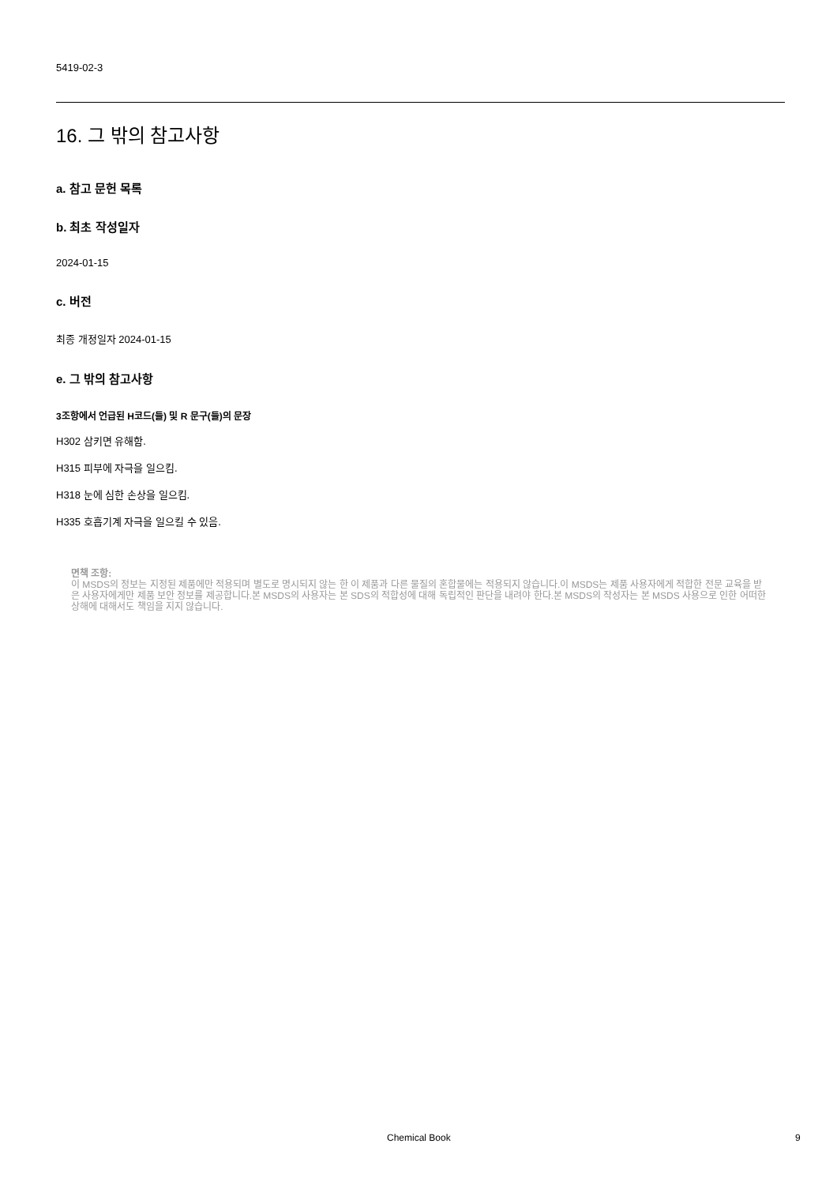5419-02-3
16. 그 밖의 참고사항
a. 참고 문헌 목록
b. 최초 작성일자
2024-01-15
c. 버전
최종 개정일자 2024-01-15
e. 그 밖의 참고사항
3조항에서 언급된 H코드(들) 및 R 문구(들)의 문장
H302 삼키면 유해함.
H315 피부에 자극을 일으킴.
H318 눈에 심한 손상을 일으킴.
H335 호흡기계 자극을 일으킬 수 있음.
면책 조항:
이 MSDS의 정보는 지정된 제품에만 적용되며 별도로 명시되지 않는 한 이 제품과 다른 물질의 혼합물에는 적용되지 않습니다.이 MSDS는 제품 사용자에게 적합한 전문 교육을 받은 사용자에게만 제품 보안 정보를 제공합니다.본 MSDS의 사용자는 본 SDS의 적합성에 대해 독립적인 판단을 내려야 한다.본 MSDS의 작성자는 본 MSDS 사용으로 인한 어떠한 상해에 대해서도 책임을 지지 않습니다.
Chemical Book 9